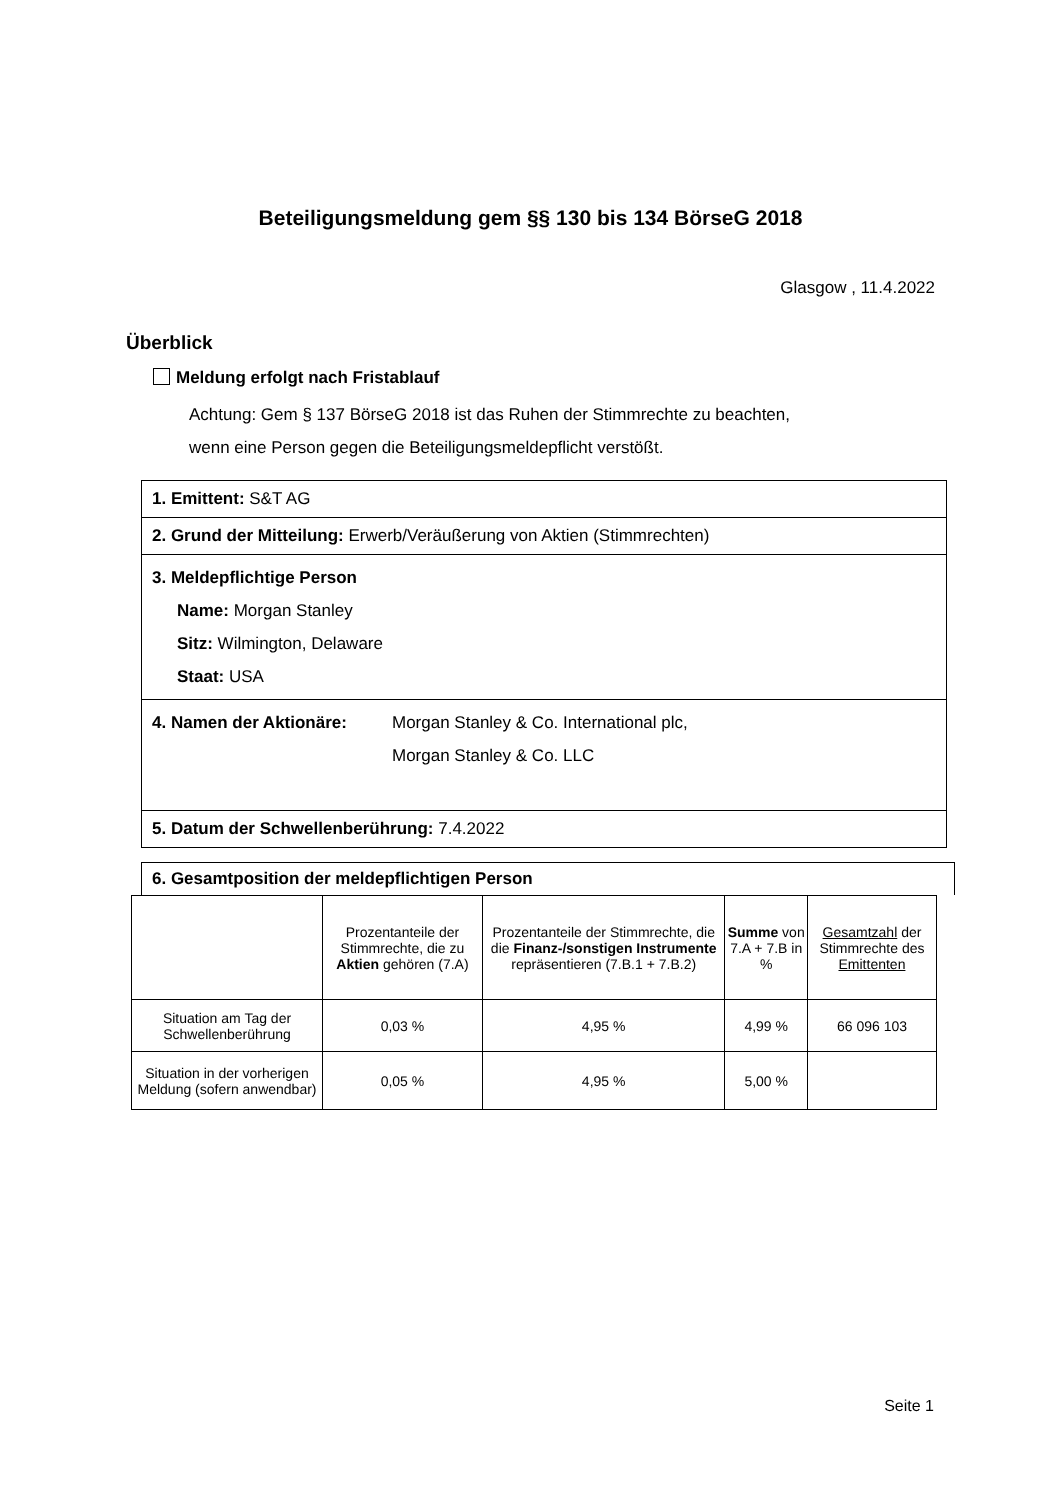Beteiligungsmeldung gem §§ 130 bis 134 BörseG 2018
Glasgow , 11.4.2022
Überblick
Meldung erfolgt nach Fristablauf
Achtung: Gem § 137 BörseG 2018 ist das Ruhen der Stimmrechte zu beachten,
wenn eine Person gegen die Beteiligungsmeldepflicht verstößt.
1. Emittent: S&T AG
2. Grund der Mitteilung: Erwerb/Veräußerung von Aktien (Stimmrechten)
3. Meldepflichtige Person
Name: Morgan Stanley
Sitz: Wilmington, Delaware
Staat: USA
4. Namen der Aktionäre: Morgan Stanley & Co. International plc,
Morgan Stanley & Co. LLC
5. Datum der Schwellenberührung: 7.4.2022
6. Gesamtposition der meldepflichtigen Person
| | Prozentanteile der Stimmrechte, die zu Aktien gehören (7.A) | Prozentanteile der Stimmrechte, die die Finanz-/sonstigen Instrumente repräsentieren (7.B.1 + 7.B.2) | Summe von 7.A + 7.B in % | Gesamtzahl der Stimmrechte des Emittenten |
| --- | --- | --- | --- | --- |
| Situation am Tag der Schwellenberührung | 0,03 % | 4,95 % | 4,99 % | 66 096 103 |
| Situation in der vorherigen Meldung (sofern anwendbar) | 0,05 % | 4,95 % | 5,00 % | |
Seite 1